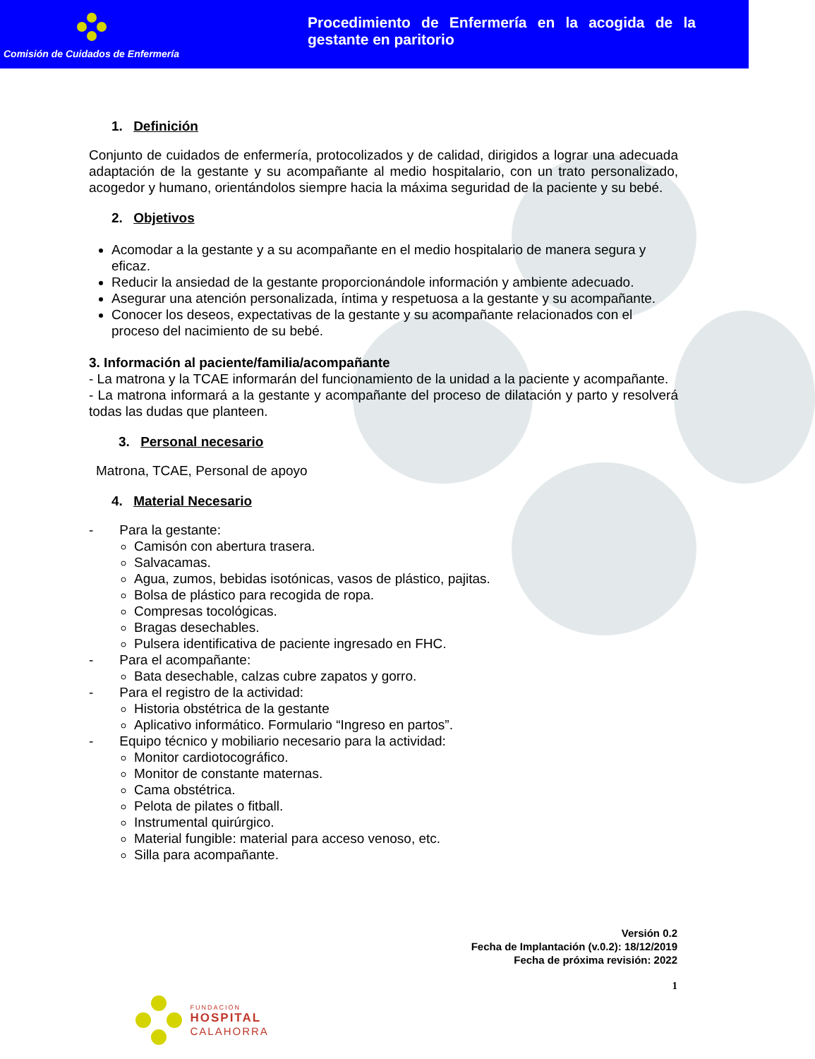Comisión de Cuidados de Enfermería
Procedimiento de Enfermería en la acogida de la gestante en paritorio
1. Definición
Conjunto de cuidados de enfermería, protocolizados y de calidad, dirigidos a lograr una adecuada adaptación de la gestante y su acompañante al medio hospitalario, con un trato personalizado, acogedor y humano, orientándolos siempre hacia la máxima seguridad de la paciente y su bebé.
2. Objetivos
Acomodar a la gestante y a su acompañante en el medio hospitalario de manera segura y eficaz.
Reducir la ansiedad de la gestante proporcionándole información y ambiente adecuado.
Asegurar una atención personalizada, íntima y respetuosa a la gestante y su acompañante.
Conocer los deseos, expectativas de la gestante y su acompañante relacionados con el proceso del nacimiento de su bebé.
3. Información al paciente/familia/acompañante
- La matrona y la TCAE informarán del funcionamiento de la unidad a la paciente y acompañante.
- La matrona informará a la gestante y acompañante del proceso de dilatación y parto y resolverá todas las dudas que planteen.
3. Personal necesario
Matrona, TCAE, Personal de apoyo
4. Material Necesario
- Para la gestante:
Camisón con abertura trasera.
Salvacamas.
Agua, zumos, bebidas isotónicas, vasos de plástico, pajitas.
Bolsa de plástico para recogida de ropa.
Compresas tocológicas.
Bragas desechables.
Pulsera identificativa de paciente ingresado en FHC.
- Para el acompañante:
Bata desechable, calzas cubre zapatos y gorro.
- Para el registro de la actividad:
Historia obstétrica de la gestante
Aplicativo informático. Formulario “Ingreso en partos”.
- Equipo técnico y mobiliario necesario para la actividad:
Monitor cardiotocográfico.
Monitor de constante maternas.
Cama obstétrica.
Pelota de pilates o fitball.
Instrumental quirúrgico.
Material fungible: material para acceso venoso, etc.
Silla para acompañante.
Versión 0.2
Fecha de Implantación (v.0.2): 18/12/2019
Fecha de próxima revisión: 2022
1
FUNDACIÓN
HOSPITAL
CALAHORRA